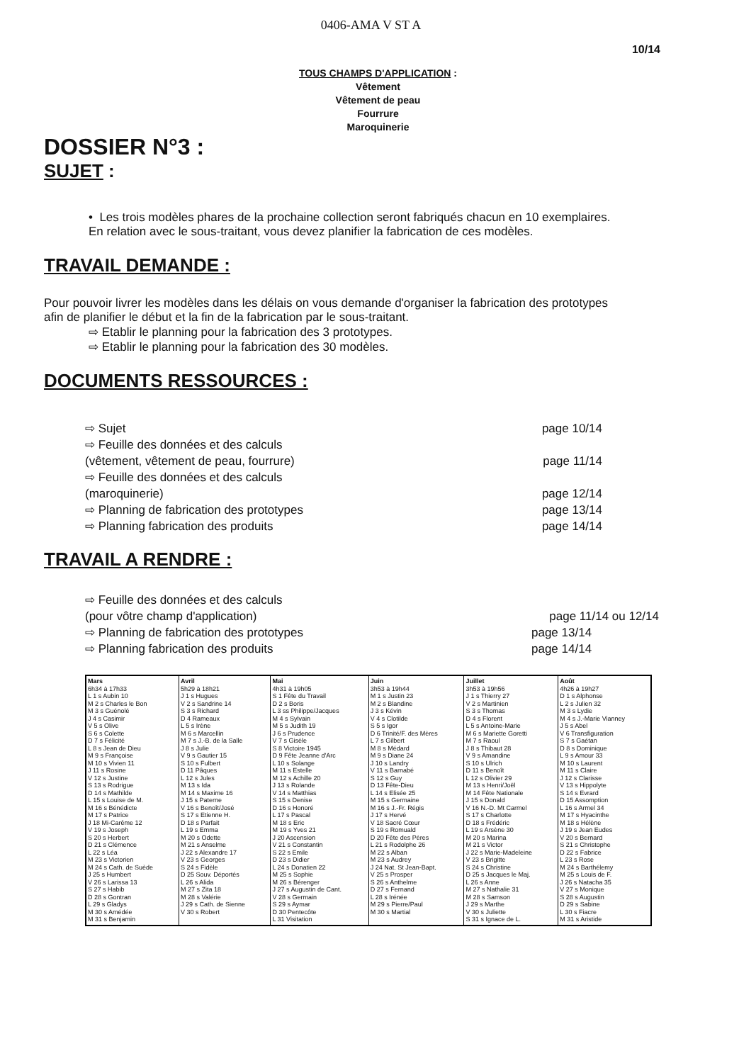0406-AMA V ST A
10/14
TOUS CHAMPS D'APPLICATION :
Vêtement
Vêtement de peau
Fourrure
Maroquinerie
DOSSIER N°3 :
SUJET :
• Les trois modèles phares de la prochaine collection seront fabriqués chacun en 10 exemplaires.
En relation avec le sous-traitant, vous devez planifier la fabrication de ces modèles.
TRAVAIL DEMANDE :
Pour pouvoir livrer les modèles dans les délais on vous demande d'organiser la fabrication des prototypes
afin de planifier le début et la fin de la fabrication par le sous-traitant.
⇨ Etablir le planning pour la fabrication des 3 prototypes.
⇨ Etablir le planning pour la fabrication des 30 modèles.
DOCUMENTS RESSOURCES :
⇨ Sujet page 10/14
⇨ Feuille des données et des calculs
(vêtement, vêtement de peau, fourrure)
page 11/14
⇨ Feuille des données et des calculs
(maroquinerie)
page 12/14
⇨ Planning de fabrication des prototypes
page 13/14
⇨ Planning fabrication des produits
page 14/14
TRAVAIL A RENDRE :
⇨ Feuille des données et des calculs
(pour vôtre champ d'application)
page 11/14 ou 12/14
⇨ Planning de fabrication des prototypes
page 13/14
⇨ Planning fabrication des produits
page 14/14
| Mars 6h34 à 17h33 L 1 s Aubin 10 M 2 s Charles le Bon M 3 s Guénolé J 4 s Casimir V 5 s Olive S 6 s Colette D 7 s Félicité L 8 s Jean de Dieu M 9 s Françoise M 10 s Vivien 11 J 11 s Rosine V 12 s Justine S 13 s Rodrigue D 14 s Mathilde L 15 s Louise de M. M 16 s Bénédicte M 17 s Patrice J 18 Mi-Carême 12 V 19 s Joseph S 20 s Herbert D 21 s Clémence L 22 s Léa M 23 s Victorien M 24 s Cath. de Suède J 25 s Humbert V 26 s Larissa 13 S 27 s Habib D 28 s Gontran L 29 s Gladys M 30 s Amédée M 31 s Benjamin | Avril 5h29 à 18h21 J 1 s Hugues V 2 s Sandrine 14 S 3 s Richard D 4 Rameaux L 5 s Irène M 6 s Marcellin M 7 s J.-B. de la Salle J 8 s Julie V 9 s Gautier 15 S 10 s Fulbert D 11 Pâques L 12 s Jules M 13 s Ida M 14 s Maxime 16 J 15 s Paterne V 16 s Benoît/José S 17 s Etienne H. D 18 s Parfait L 19 s Emma M 20 s Odette M 21 s Anselme J 22 s Alexandre 17 V 23 s Georges S 24 s Fidèle D 25 Souv. Déportés L 26 s Alida M 27 s Zita 18 M 28 s Valérie J 29 s Cath. de Sienne V 30 s Robert | Mai 4h31 à 19h05 S 1 Fête du Travail D 2 s Boris L 3 ss Philippe/Jacques M 4 s Sylvain M 5 s Judith 19 J 6 s Prudence V 7 s Gisèle S 8 Victoire 1945 D 9 Fête Jeanne d'Arc L 10 s Solange M 11 s Estelle M 12 s Achille 20 J 13 s Rolande V 14 s Matthias S 15 s Denise D 16 s Honoré L 17 s Pascal M 18 s Eric M 19 s Yves 21 J 20 Ascension V 21 s Constantin S 22 s Emile D 23 s Didier L 24 s Donatien 22 M 25 s Sophie M 26 s Bérenger J 27 s Augustin de Cant. V 28 s Germain S 29 s Aymar D 30 Pentecôte L 31 Visitation | Juin 3h53 à 19h44 M 1 s Justin 23 M 2 s Blandine J 3 s Kévin V 4 s Clotilde S 5 s Igor D 6 Trinité/F. des Mères L 7 s Gilbert M 8 s Médard M 9 s Diane 24 J 10 s Landry V 11 s Barnabé S 12 s Guy D 13 Fête-Dieu L 14 s Elisée 25 M 15 s Germaine M 16 s J.-Fr. Régis J 17 s Hervé V 18 Sacré Cœur S 19 s Romuald D 20 Fête des Pères L 21 s Rodolphe 26 M 22 s Alban M 23 s Audrey J 24 Nat. St Jean-Bapt. V 25 s Prosper S 26 s Anthelme D 27 s Fernand L 28 s Irénée M 29 s Pierre/Paul M 30 s Martial | Juillet 3h53 à 19h56 J 1 s Thierry 27 V 2 s Martinien S 3 s Thomas D 4 s Florent L 5 s Antoine-Marie M 6 s Mariette Goretti M 7 s Raoul J 8 s Thibaut 28 V 9 s Amandine S 10 s Ulrich D 11 s Benoît L 12 s Olivier 29 M 13 s Henri/Joël M 14 Fête Nationale J 15 s Donald V 16 N.-D. Mt Carmel S 17 s Charlotte D 18 s Frédéric L 19 s Arsène 30 M 20 s Marina M 21 s Victor J 22 s Marie-Madeleine V 23 s Brigitte S 24 s Christine D 25 s Jacques le Maj. L 26 s Anne M 27 s Nathalie 31 M 28 s Samson J 29 s Marthe V 30 s Juliette S 31 s Ignace de L. | Août 4h26 à 19h27 D 1 s Alphonse L 2 s Julien 32 M 3 s Lydie M 4 s J.-Marie Vianney J 5 s Abel V 6 Transfiguration S 7 s Gaétan D 8 s Dominique L 9 s Amour 33 M 10 s Laurent M 11 s Claire J 12 s Clarisse V 13 s Hippolyte S 14 s Evrard D 15 Assomption L 16 s Armel 34 M 17 s Hyacinthe M 18 s Hélène J 19 s Jean Eudes V 20 s Bernard S 21 s Christophe D 22 s Fabrice L 23 s Rose M 24 s Barthélemy M 25 s Louis de F. J 26 s Natacha 35 V 27 s Monique S 28 s Augustin D 29 s Sabine L 30 s Fiacre M 31 s Aristide |